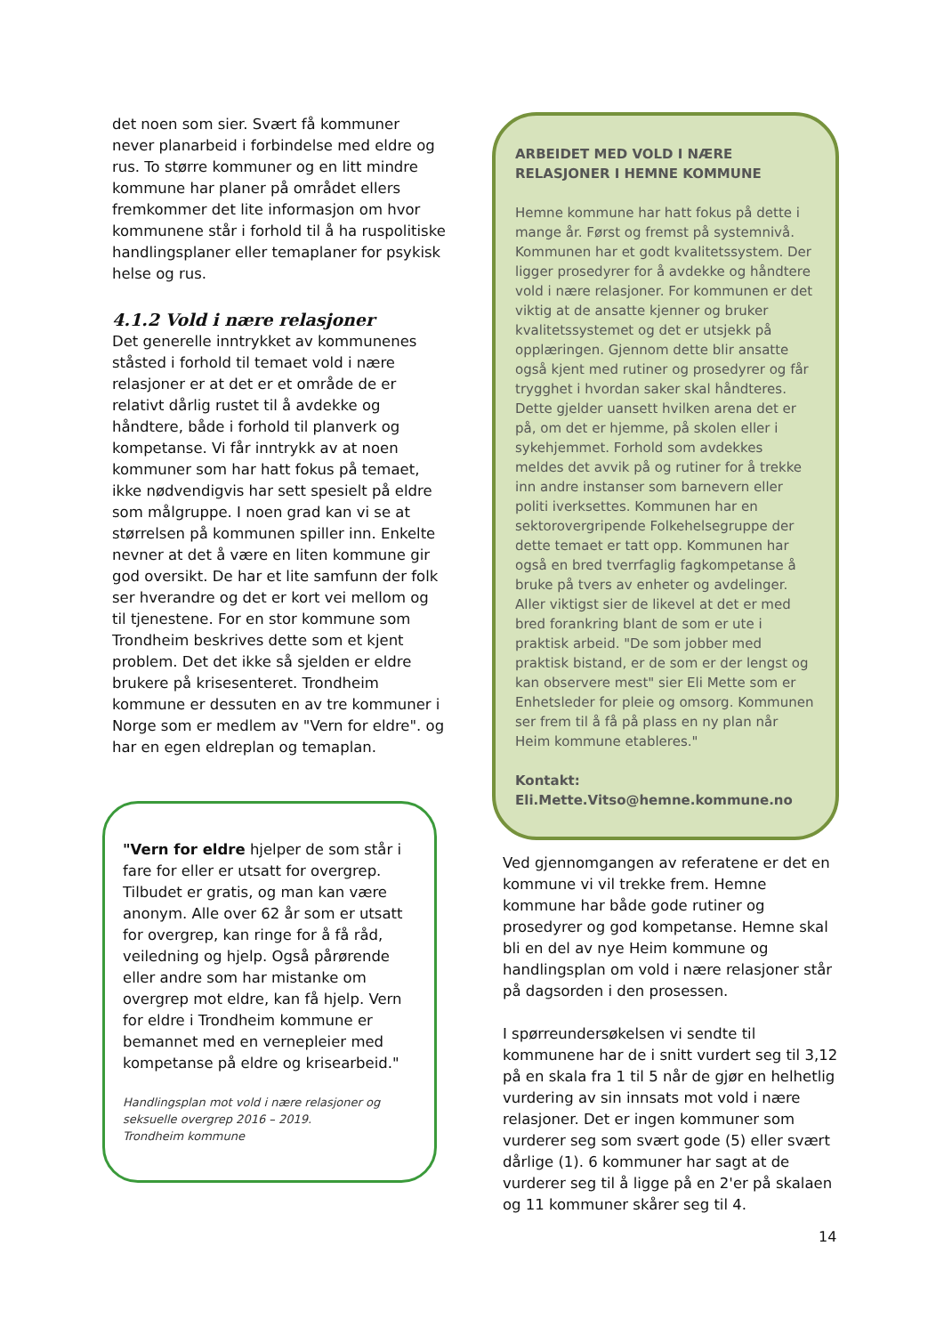det noen som sier. Svært få kommuner never planarbeid i forbindelse med eldre og rus. To større kommuner og en litt mindre kommune har planer på området ellers fremkommer det lite informasjon om hvor kommunene står i forhold til å ha ruspolitiske handlingsplaner eller temaplaner for psykisk helse og rus.
4.1.2 Vold i nære relasjoner
Det generelle inntrykket av kommunenes ståsted i forhold til temaet vold i nære relasjoner er at det er et område de er relativt dårlig rustet til å avdekke og håndtere, både i forhold til planverk og kompetanse. Vi får inntrykk av at noen kommuner som har hatt fokus på temaet, ikke nødvendigvis har sett spesielt på eldre som målgruppe. I noen grad kan vi se at størrelsen på kommunen spiller inn. Enkelte nevner at det å være en liten kommune gir god oversikt. De har et lite samfunn der folk ser hverandre og det er kort vei mellom og til tjenestene. For en stor kommune som Trondheim beskrives dette som et kjent problem. Det det ikke så sjelden er eldre brukere på krisesenteret. Trondheim kommune er dessuten en av tre kommuner i Norge som er medlem av "Vern for eldre". og har en egen eldreplan og temaplan.
"Vern for eldre hjelper de som står i fare for eller er utsatt for overgrep. Tilbudet er gratis, og man kan være anonym. Alle over 62 år som er utsatt for overgrep, kan ringe for å få råd, veiledning og hjelp. Også pårørende eller andre som har mistanke om overgrep mot eldre, kan få hjelp. Vern for eldre i Trondheim kommune er bemannet med en vernepleier med kompetanse på eldre og krisearbeid."
Handlingsplan mot vold i nære relasjoner og seksuelle overgrep 2016 – 2019.
Trondheim kommune
ARBEIDET MED VOLD I NÆRE RELASJONER I HEMNE KOMMUNE
Hemne kommune har hatt fokus på dette i mange år. Først og fremst på systemnivå. Kommunen har et godt kvalitetssystem. Der ligger prosedyrer for å avdekke og håndtere vold i nære relasjoner. For kommunen er det viktig at de ansatte kjenner og bruker kvalitetssystemet og det er utsjekk på opplæringen. Gjennom dette blir ansatte også kjent med rutiner og prosedyrer og får trygghet i hvordan saker skal håndteres. Dette gjelder uansett hvilken arena det er på, om det er hjemme, på skolen eller i sykehjemmet. Forhold som avdekkes meldes det avvik på og rutiner for å trekke inn andre instanser som barnevern eller politi iverksettes. Kommunen har en sektorovergripende Folkehelsegruppe der dette temaet er tatt opp. Kommunen har også en bred tverrfaglig fagkompetanse å bruke på tvers av enheter og avdelinger. Aller viktigst sier de likevel at det er med bred forankring blant de som er ute i praktisk arbeid. "De som jobber med praktisk bistand, er de som er der lengst og kan observere mest" sier Eli Mette som er Enhetsleder for pleie og omsorg. Kommunen ser frem til å få på plass en ny plan når Heim kommune etableres."
Kontakt:
Eli.Mette.Vitso@hemne.kommune.no
Ved gjennomgangen av referatene er det en kommune vi vil trekke frem. Hemne kommune har både gode rutiner og prosedyrer og god kompetanse. Hemne skal bli en del av nye Heim kommune og handlingsplan om vold i nære relasjoner står på dagsorden i den prosessen.
I spørreundersøkelsen vi sendte til kommunene har de i snitt vurdert seg til 3,12 på en skala fra 1 til 5 når de gjør en helhetlig vurdering av sin innsats mot vold i nære relasjoner. Det er ingen kommuner som vurderer seg som svært gode (5) eller svært dårlige (1). 6 kommuner har sagt at de vurderer seg til å ligge på en 2'er på skalaen og 11 kommuner skårer seg til 4.
14